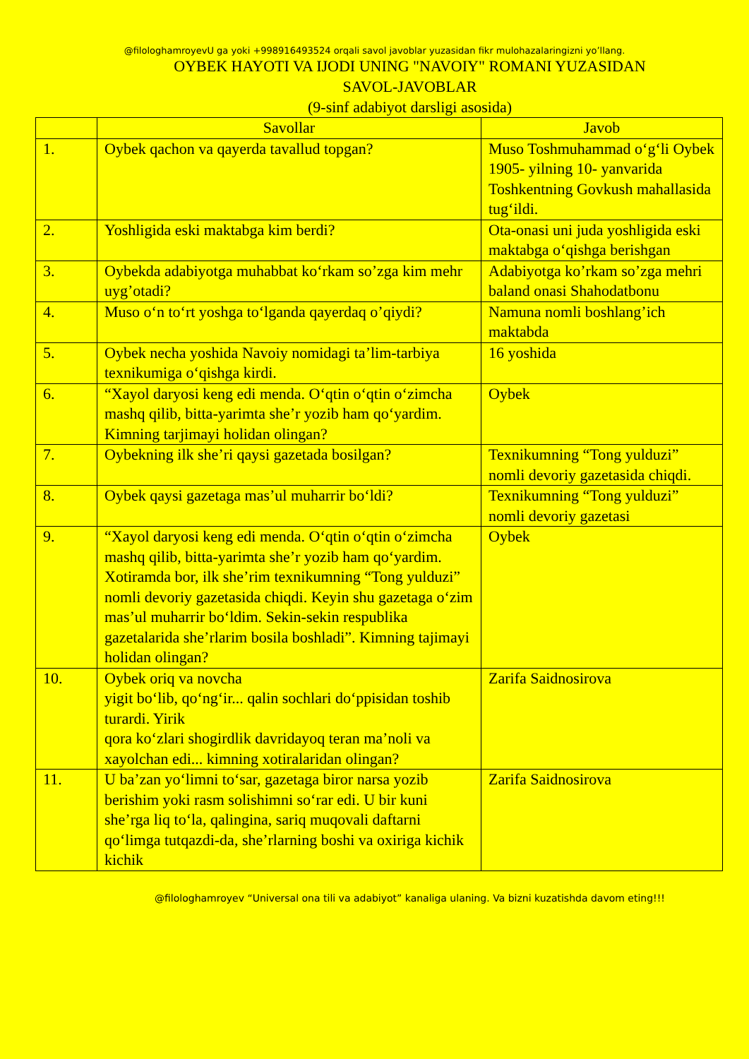@filologhamroyevU ga yoki +998916493524 orqali savol javoblar yuzasidan fikr mulohazalaringizni yo’llang.
OYBEK HAYOTI VA IJODI UNING "NAVOIY" ROMANI YUZASIDAN
SAVOL-JAVOBLAR
(9-sinf adabiyot darsligi asosida)
| | Savollar | Javob |
| --- | --- | --- |
| 1. | Oybek qachon va qayerda tavallud topgan? | Muso Toshmuhammad o‘g‘li Oybek 1905- yilning 10- yanvarida Toshkentning Govkush mahallasida tug‘ildi. |
| 2. | Yoshligida eski maktabga kim berdi? | Ota-onasi uni juda yoshligida eski maktabga o‘qishga berishgan |
| 3. | Oybekda adabiyotga muhabbat ko‘rkam so’zga kim mehr uyg’otadi? | Adabiyotga ko’rkam so’zga mehri baland onasi Shahodatbonu |
| 4. | Muso o‘n to‘rt yoshga to‘lganda qayerdaq o’qiydi? | Namuna nomli boshlang’ich maktabda |
| 5. | Oybek necha yoshida Navoiy nomidagi ta’lim-tarbiya texnikumiga o‘qishga kirdi. | 16 yoshida |
| 6. | “Xayol daryosi keng edi menda. O‘qtin o‘qtin o‘zimcha mashq qilib, bitta-yarimta she’r yozib ham qo‘yardim. Kimning tarjimayi holidan olingan? | Oybek |
| 7. | Oybekning ilk she’ri qaysi gazetada bosilgan? | Texnikumning “Tong yulduzi” nomli devoriy gazetasida chiqdi. |
| 8. | Oybek qaysi gazetaga mas’ul muharrir bo‘ldi? | Texnikumning “Tong yulduzi” nomli devoriy gazetasi |
| 9. | “Xayol daryosi keng edi menda. O‘qtin o‘qtin o‘zimcha mashq qilib, bitta-yarimta she’r yozib ham qo‘yardim. Xotiramda bor, ilk she’rim texnikumning “Tong yulduzi” nomli devoriy gazetasida chiqdi. Keyin shu gazetaga o‘zim mas’ul muharrir bo‘ldim. Sekin-sekin respublika gazetalarida she’rlarim bosila boshladi”. Kimning tajimayi holidan olingan? | Oybek |
| 10. | Oybek oriq va novcha yigit bo‘lib, qo‘ng‘ir... qalin sochlari do‘ppisidan toshib turardi. Yirik qora ko‘zlari shogirdlik davridayoq teran ma’noli va xayolchan edi... kimning xotiralaridan olingan? | Zarifa Saidnosirova |
| 11. | U ba’zan yo‘limni to‘sar, gazetaga biror narsa yozib berishim yoki rasm solishimni so‘rar edi. U bir kuni she’rga liq to‘la, qalingina, sariq muqovali daftarni qo‘limga tutqazdi-da, she’rlarning boshi va oxiriga kichik kichik | Zarifa Saidnosirova |
@filologhamroyev “Universal ona tili va adabiyot” kanaliga ulaning. Va bizni kuzatishda davom eting!!!